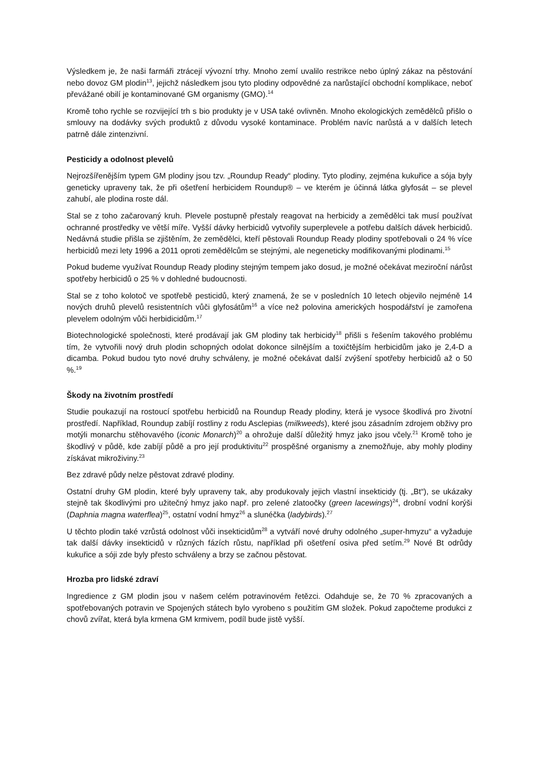Výsledkem je, že naši farmáři ztrácejí vývozní trhy. Mnoho zemí uvalilo restrikce nebo úplný zákaz na pěstování nebo dovoz GM plodin<sup>13</sup>, jejichž následkem jsou tyto plodiny odpovědné za narůstající obchodní komplikace, neboť převážané obilí je kontaminované GM organismy (GMO).<sup>14</sup>
Kromě toho rychle se rozvijející trh s bio produkty je v USA také ovlivněn. Mnoho ekologických zemědělců přišlo o smlouvy na dodávky svých produktů z důvodu vysoké kontaminace. Problém navíc narůstá a v dalších letech patrně dále zintenzivní.
Pesticidy a odolnost plevelů
Nejrozšířenějším typem GM plodiny jsou tzv. „Roundup Ready“ plodiny. Tyto plodiny, zejména kukuřice a sója byly geneticky upraveny tak, že při ošetření herbicidem Roundup® – ve kterém je účinná látka glyfosát – se plevel zahubí, ale plodina roste dál.
Stal se z toho začarovaný kruh. Plevele postupně přestaly reagovat na herbicidy a zemědělci tak musí používat ochranné prostředky ve větší míře. Vyšší dávky herbicidů vytvořily superplevele a potřebu dalších dávek herbicidů. Nedávná studie přišla se zjištěním, že zemědělci, kteří pěstovali Roundup Ready plodiny spotřebovali o 24 % více herbicidů mezi lety 1996 a 2011 oproti zemědělcům se stejnými, ale negeneticky modifikovanými plodinami.<sup>15</sup>
Pokud budeme využívat Roundup Ready plodiny stejným tempem jako dosud, je možné očekávat meziroční nárůst spotřeby herbicidů o 25 % v dohledné budoucnosti.
Stal se z toho kolotoč ve spotřebě pesticidů, který znamená, že se v posledních 10 letech objevilo nejméně 14 nových druhů plevelů resistentních vůči glyfosátům<sup>16</sup> a více než polovina amerických hospodářství je zamořena plevelem odolným vůči herbidicidům.<sup>17</sup>
Biotechnologické společnosti, které prodávají jak GM plodiny tak herbicidy<sup>18</sup> přišli s řešením takového problému tím, že vytvořili nový druh plodin schopných odolat dokonce silnějším a toxičtějším herbicidům jako je 2,4-D a dicamba. Pokud budou tyto nové druhy schváleny, je možné očekávat další zvýšení spotřeby herbicidů až o 50 %.<sup>19</sup>
Škody na životním prostředí
Studie poukazují na rostoucí spotřebu herbicidů na Roundup Ready plodiny, která je vysoce škodlivá pro životní prostředí. Například, Roundup zabíjí rostliny z rodu Asclepias (milkweeds), které jsou zásadním zdrojem obživy pro motýli monarchu stěhovavého (iconic Monarch)<sup>20</sup> a ohrožuje další důležitý hmyz jako jsou včely.<sup>21</sup> Kromě toho je škodlivý v půdě, kde zabíjí půdě a pro její produktivitu<sup>22</sup> prospěšné organismy a znemožňuje, aby mohly plodiny získávat mikroživiny.<sup>23</sup>
Bez zdravé půdy nelze pěstovat zdravé plodiny.
Ostatní druhy GM plodin, které byly upraveny tak, aby produkovaly jejich vlastní insekticidy (tj. „Bt“), se ukázaky stejně tak škodlivými pro užitečný hmyz jako např. pro zelené zlatoočky (green lacewings)<sup>24</sup>, drobní vodní korýši (Daphnia magna waterflea)<sup>25</sup>, ostatní vodní hmyz<sup>26</sup> a slunéčka (ladybirds).<sup>27</sup>
U těchto plodin také vzrůstá odolnost vůči insekticidům<sup>28</sup> a vytváří nové druhy odolného „super-hmyzu“ a vyžaduje tak další dávky insekticidů v různých fázích růstu, například při ošetření osiva před setím.<sup>29</sup> Nové Bt odrůdy kukuřice a sóji zde byly přesto schváleny a brzy se začnou pěstovat.
Hrozba pro lidské zdraví
Ingredience z GM plodin jsou v našem celém potravinovém řetězci. Odahduje se, že 70 % zpracovaných a spotřebovaných potravin ve Spojených státech bylo vyrobeno s použitím GM složek. Pokud započteme produkci z chovů zvířat, která byla krmena GM krmivem, podíl bude jistě vyšší.